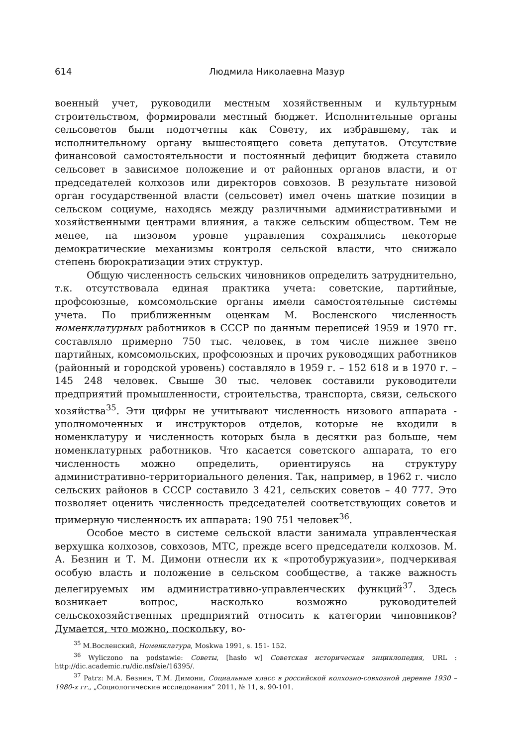614 Людмила Николаевна Мазур
военный учет, руководили местным хозяйственным и культурным строительством, формировали местный бюджет. Исполнительные органы сельсоветов были подотчетны как Совету, их избравшему, так и исполнительному органу вышестоящего совета депутатов. Отсутствие финансовой самостоятельности и постоянный дефицит бюджета ставило сельсовет в зависимое положение и от районных органов власти, и от председателей колхозов или директоров совхозов. В результате низовой орган государственной власти (сельсовет) имел очень шаткие позиции в сельском социуме, находясь между различными административными и хозяйственными центрами влияния, а также сельским обществом. Тем не менее, на низовом уровне управления сохранялись некоторые демократические механизмы контроля сельской власти, что снижало степень бюрократизации этих структур.
Общую численность сельских чиновников определить затруднительно, т.к. отсутствовала единая практика учета: советские, партийные, профсоюзные, комсомольские органы имели самостоятельные системы учета. По приближенным оценкам М. Восленского численность номенклатурных работников в СССР по данным переписей 1959 и 1970 гг. составляло примерно 750 тыс. человек, в том числе нижнее звено партийных, комсомольских, профсоюзных и прочих руководящих работников (районный и городской уровень) составляло в 1959 г. – 152 618 и в 1970 г. – 145 248 человек. Свыше 30 тыс. человек составили руководители предприятий промышленности, строительства, транспорта, связи, сельского хозяйства<sup>35</sup>. Эти цифры не учитывают численность низового аппарата - уполномоченных и инструкторов отделов, которые не входили в номенклатуру и численность которых была в десятки раз больше, чем номенклатурных работников. Что касается советского аппарата, то его численность можно определить, ориентируясь на структуру административно-территориального деления. Так, например, в 1962 г. число сельских районов в СССР составило 3 421, сельских советов – 40 777. Это позволяет оценить численность председателей соответствующих советов и примерную численность их аппарата: 190 751 человек<sup>36</sup>.
Особое место в системе сельской власти занимала управленческая верхушка колхозов, совхозов, МТС, прежде всего председатели колхозов. М. А. Безнин и Т. М. Димони отнесли их к «протобуржуазии», подчеркивая особую власть и положение в сельском сообществе, а также важность делегируемых им административно-управленческих функций<sup>37</sup>. Здесь возникает вопрос, насколько возможно руководителей сельскохозяйственных предприятий относить к категории чиновников? Думается, что можно, поскольку, во-
<sup>35</sup> М.Восленский, Номенклатура, Moskwa 1991, s. 151- 152.
<sup>36</sup> Wyliczono na podstawie: Советы, [hasło w] Советская историческая энциклопедия, URL : http://dic.academic.ru/dic.nsf/sie/16395/.
<sup>37</sup> Patrz: М.А. Безнин, Т.М. Димони, Социальные класс в российской колхозно-совхозной деревне 1930 – 1980-х гг., „Социологические исследования” 2011, № 11, s. 90-101.